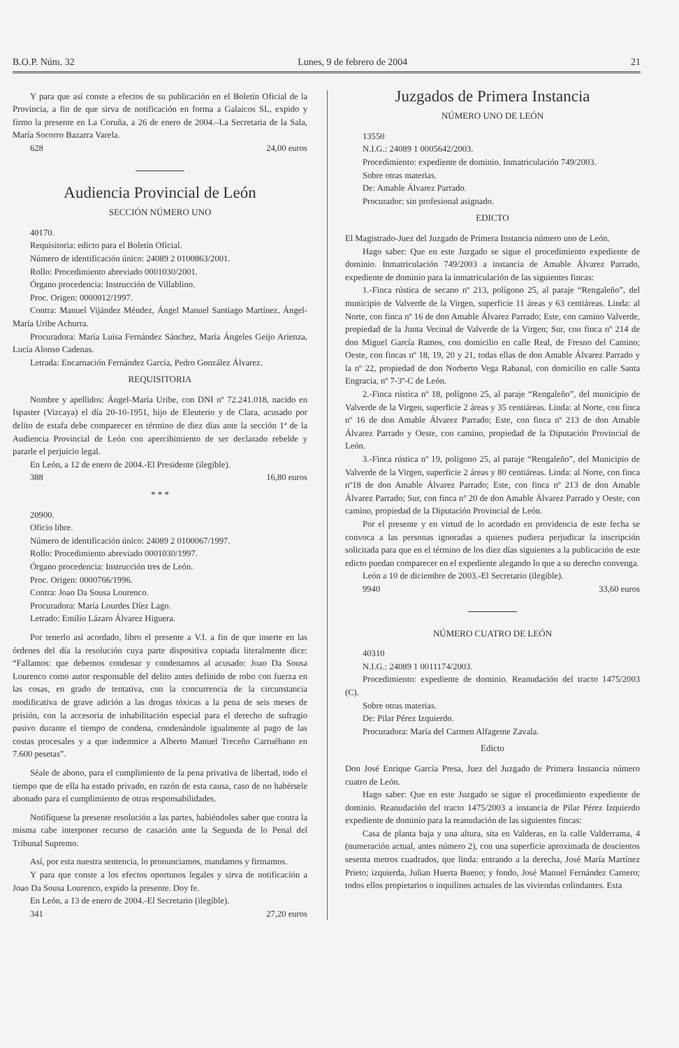B.O.P. Núm. 32 Lunes, 9 de febrero de 2004 21
Y para que así conste a efectos de su publicación en el Boletín Oficial de la Provincia, a fin de que sirva de notificación en forma a Galaicos SL, expido y firmo la presente en La Coruña, a 26 de enero de 2004.–La Secretaria de la Sala, María Socorro Bazarra Varela.
628 24,00 euros
Audiencia Provincial de León
SECCIÓN NÚMERO UNO
40170.
Requisitoria: edicto para el Boletín Oficial.
Número de identificación único: 24089 2 0100863/2001.
Rollo: Procedimiento abreviado 0001030/2001.
Órgano procedencia: Instrucción de Villablino.
Proc. Origen: 0000012/1997.
Contra: Manuel Vijández Méndez, Ángel Manuel Santiago Martínez, Ángel-María Uribe Achurra.
Procuradora: María Luisa Fernández Sánchez, María Ángeles Geijo Arienza, Lucía Alonso Cadenas.
Letrada: Encarnación Fernández García, Pedro González Álvarez.
REQUISITORIA
Nombre y apellidos: Ángel-María Uribe, con DNI nº 72.241.018, nacido en Ispaster (Vizcaya) el día 20-10-1951, hijo de Eleuterio y de Clara, acusado por delito de estafa debe comparecer en término de diez días ante la sección 1ª de la Audiencia Provincial de León con apercibimiento de ser declarado rebelde y pararle el perjuicio legal.
En León, a 12 de enero de 2004.-El Presidente (ilegible).
388 16,80 euros
* * *
20900.
Oficio libre.
Número de identificación único: 24089 2 0100067/1997.
Rollo: Procedimiento abreviado 0001030/1997.
Órgano procedencia: Instrucción tres de León.
Proc. Origen: 0000766/1996.
Contra: Joao Da Sousa Lourenco.
Procuradora: María Lourdes Díez Lago.
Letrado: Emilio Lázaro Álvarez Higuera.
Por tenerlo así acordado, libro el presente a V.I. a fin de que inserte en las órdenes del día la resolución cuya parte dispositiva copiada literalmente dice: “Fallamos: que debemos condenar y condenamos al acusado: Joao Da Sousa Lourenco como autor responsable del delito antes definido de robo con fuerza en las cosas, en grado de tentativa, con la concurrencia de la circunstancia modificativa de grave adición a las drogas tóxicas a la pena de seis meses de prisión, con la accesoria de inhabilitación especial para el derecho de sufragio pasivo durante el tiempo de condena, condenándole igualmente al pago de las costas procesales y a que indemnice a Alberto Manuel Treceño Carruébano en 7.600 pesetas”.
Séale de abono, para el cumplimiento de la pena privativa de libertad, todo el tiempo que de ella ha estado privado, en razón de esta causa, caso de no habérsele abonado para el cumplimiento de otras responsabilidades.
Notifíquese la presente resolución a las partes, habiéndoles saber que contra la misma cabe interponer recurso de casación ante la Segunda de lo Penal del Tribunal Supremo.
Así, por esta nuestra sentencia, lo pronunciamos, mandamos y firmamos.
Y para que conste a los efectos oportunos legales y sirva de notificación a Joao Da Sousa Lourenco, expido la presente. Doy fe.
En León, a 13 de enero de 2004.-El Secretario (ilegible).
341 27,20 euros
Juzgados de Primera Instancia
NÚMERO UNO DE LEÓN
13550
N.I.G.: 24089 1 0005642/2003.
Procedimiento: expediente de dominio. Inmatriculación 749/2003.
Sobre otras materias.
De: Amable Álvarez Parrado.
Procurador: sin profesional asignado.
EDICTO
El Magistrado-Juez del Juzgado de Primera Instancia número uno de León.
Hago saber: Que en este Juzgado se sigue el procedimiento expediente de dominio. Inmatriculación 749/2003 a instancia de Amable Álvarez Parrado, expediente de dominio para la inmatriculación de las siguientes fincas:
1.-Finca rústica de secano nº 213, polígono 25, al paraje “Rengaleño”, del municipio de Valverde de la Virgen, superficie 11 áreas y 63 centiáreas. Linda: al Norte, con finca nº 16 de don Amable Álvarez Parrado; Este, con camino Valverde, propiedad de la Junta Vecinal de Valverde de la Virgen; Sur, con finca nº 214 de don Miguel García Ramos, con domicilio en calle Real, de Fresno del Camino; Oeste, con fincas nº 18, 19, 20 y 21, todas ellas de don Amable Álvarez Parrado y la nº 22, propiedad de don Norberto Vega Rabanal, con domicilio en calle Santa Engracia, nº 7-3º-C de León.
2.-Finca rústica nº 18, polígono 25, al paraje “Rengaleño”, del municipio de Valverde de la Virgen, superficie 2 áreas y 35 centiáreas. Linda: al Norte, con finca nº 16 de don Amable Álvarez Parrado; Este, con finca nº 213 de don Amable Álvarez Parrado y Oeste, con camino, propiedad de la Diputación Provincial de León.
3.-Finca rústica nº 19, polígono 25, al paraje “Rengaleño”, del Municipio de Valverde de la Virgen, superficie 2 áreas y 80 centiáreas. Linda: al Norte, con finca nº18 de don Amable Álvarez Parrado; Este, con finca nº 213 de don Amable Álvarez Parrado; Sur, con finca nº 20 de don Amable Álvarez Parrado y Oeste, con camino, propiedad de la Diputación Provincial de León.
Por el presente y en virtud de lo acordado en providencia de este fecha se convoca a las personas ignoradas a quienes pudiera perjudicar la inscripción solicitada para que en el término de los diez días siguientes a la publicación de este edicto puedan comparecer en el expediente alegando lo que a su derecho convenga.
León a 10 de diciembre de 2003.-El Secretario (ilegible).
9940 33,60 euros
NÚMERO CUATRO DE LEÓN
40310
N.I.G.: 24089 1 0011174/2003.
Procedimiento: expediente de dominio. Reanudación del tracto 1475/2003 (C).
Sobre otras materias.
De: Pilar Pérez Izquierdo.
Procuradora: María del Carmen Alfageme Zavala.
Edicto
Don José Enrique García Presa, Juez del Juzgado de Primera Instancia número cuatro de León.
Hago saber: Que en este Juzgado se sigue el procedimiento expediente de dominio. Reanudación del tracto 1475/2003 a instancia de Pilar Pérez Izquierdo expediente de dominio para la reanudación de las siguientes fincas:
Casa de planta baja y una altura, sita en Valderas, en la calle Valderrama, 4 (numeración actual, antes número 2), con una superficie aproximada de doscientos sesenta metros cuadrados, que linda: entrando a la derecha, José María Martínez Prieto; izquierda, Julian Huerta Bueno; y fondo, José Manuel Fernández Carnero; todos ellos propietarios o inquilinos actuales de las viviendas colindantes. Esta